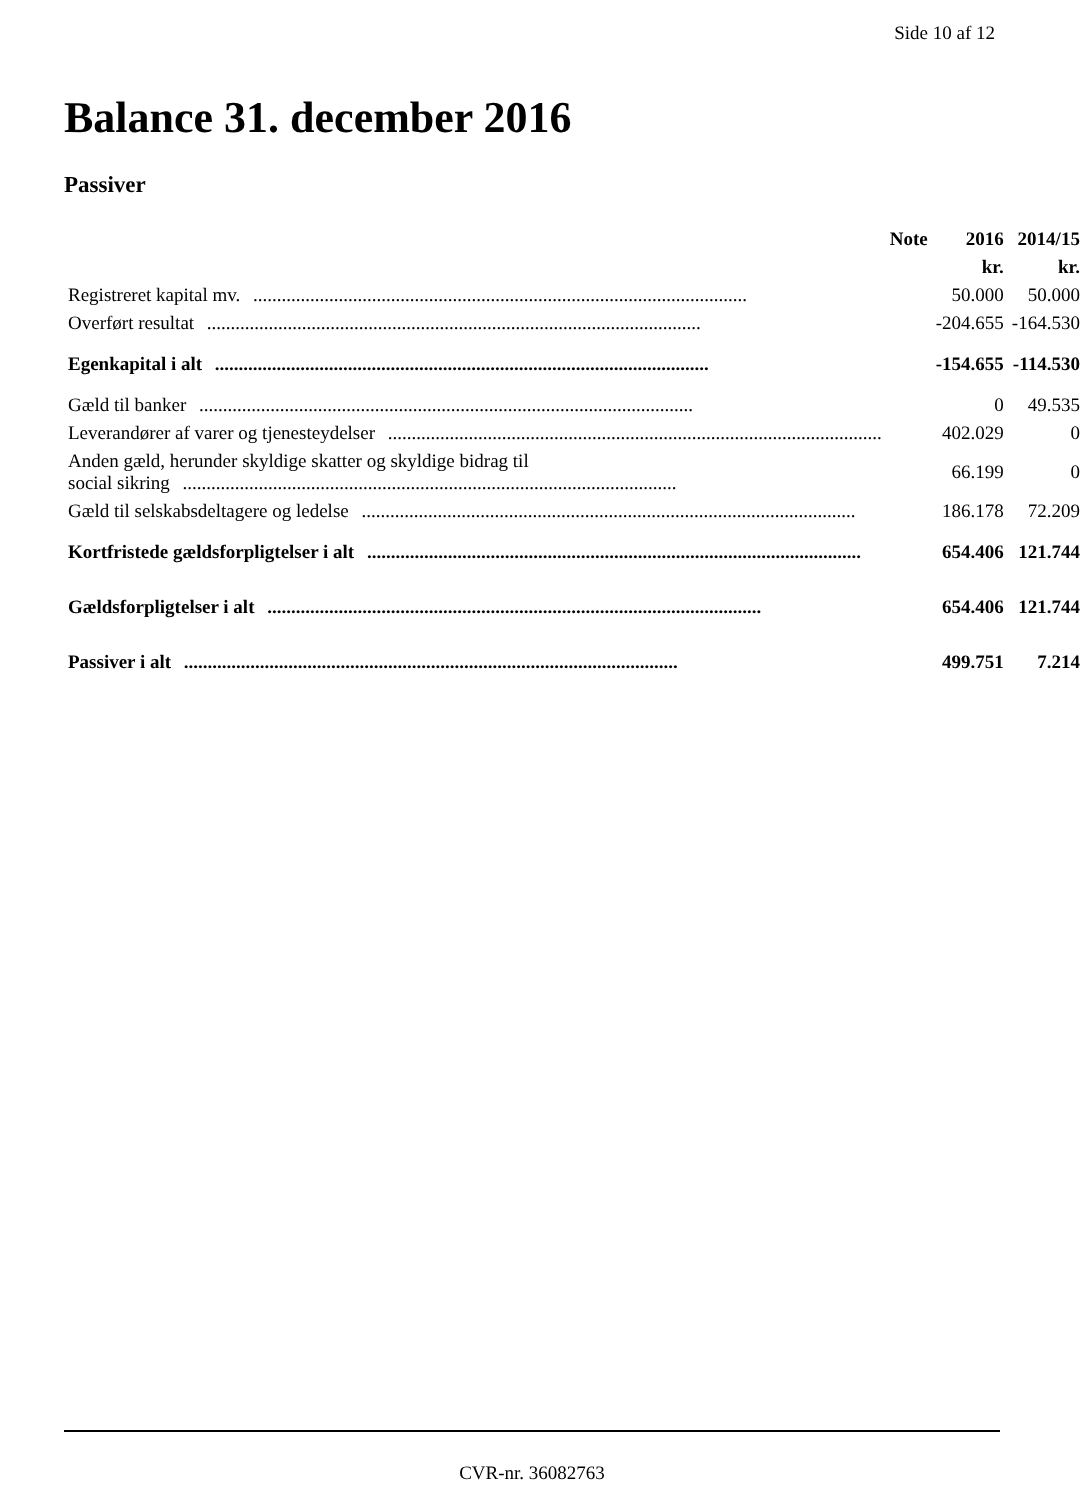Side 10 af 12
Balance 31. december 2016
Passiver
| | Note | 2016 | 2014/15 |
| --- | --- | --- | --- |
| | | kr. | kr. |
| Registreret kapital mv. ........................................................................................................ | | 50.000 | 50.000 |
| Overført resultat ........................................................................................................ | | -204.655 | -164.530 |
| Egenkapital i alt ........................................................................................................ | | -154.655 | -114.530 |
| Gæld til banker ........................................................................................................ | | 0 | 49.535 |
| Leverandører af varer og tjenesteydelser ........................................................................................................ | | 402.029 | 0 |
| Anden gæld, herunder skyldige skatter og skyldige bidrag til social sikring ........................................................................................................ | | 66.199 | 0 |
| Gæld til selskabsdeltagere og ledelse ........................................................................................................ | | 186.178 | 72.209 |
| Kortfristede gældsforpligtelser i alt ........................................................................................................ | | 654.406 | 121.744 |
| Gældsforpligtelser i alt ........................................................................................................ | | 654.406 | 121.744 |
| Passiver i alt ........................................................................................................ | | 499.751 | 7.214 |
CVR-nr. 36082763